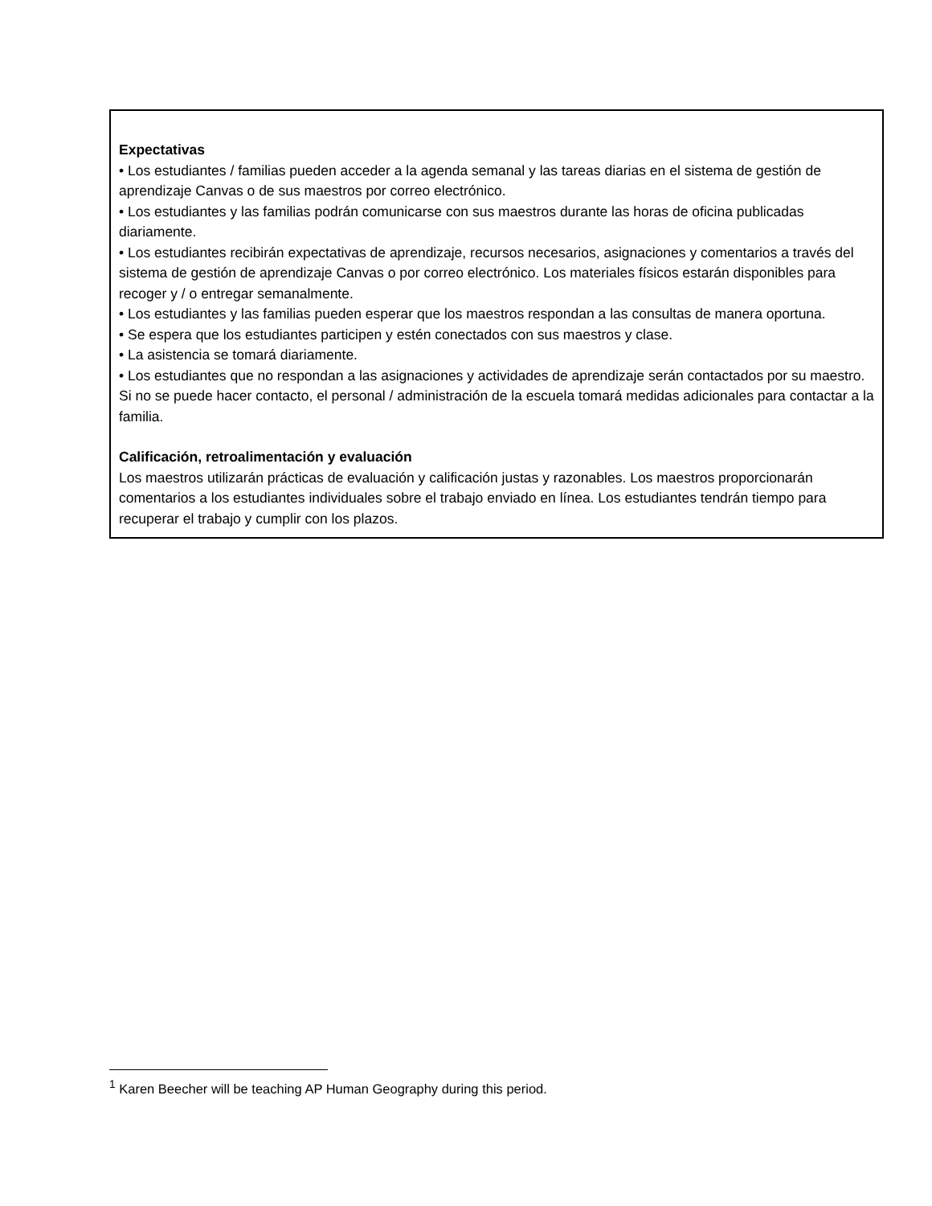Expectativas
• Los estudiantes / familias pueden acceder a la agenda semanal y las tareas diarias en el sistema de gestión de aprendizaje Canvas o de sus maestros por correo electrónico.
• Los estudiantes y las familias podrán comunicarse con sus maestros durante las horas de oficina publicadas diariamente.
• Los estudiantes recibirán expectativas de aprendizaje, recursos necesarios, asignaciones y comentarios a través del sistema de gestión de aprendizaje Canvas o por correo electrónico. Los materiales físicos estarán disponibles para recoger y / o entregar semanalmente.
• Los estudiantes y las familias pueden esperar que los maestros respondan a las consultas de manera oportuna.
• Se espera que los estudiantes participen y estén conectados con sus maestros y clase.
• La asistencia se tomará diariamente.
• Los estudiantes que no respondan a las asignaciones y actividades de aprendizaje serán contactados por su maestro. Si no se puede hacer contacto, el personal / administración de la escuela tomará medidas adicionales para contactar a la familia.
Calificación, retroalimentación y evaluación
Los maestros utilizarán prácticas de evaluación y calificación justas y razonables. Los maestros proporcionarán comentarios a los estudiantes individuales sobre el trabajo enviado en línea. Los estudiantes tendrán tiempo para recuperar el trabajo y cumplir con los plazos.
<sup>1</sup> Karen Beecher will be teaching AP Human Geography during this period.